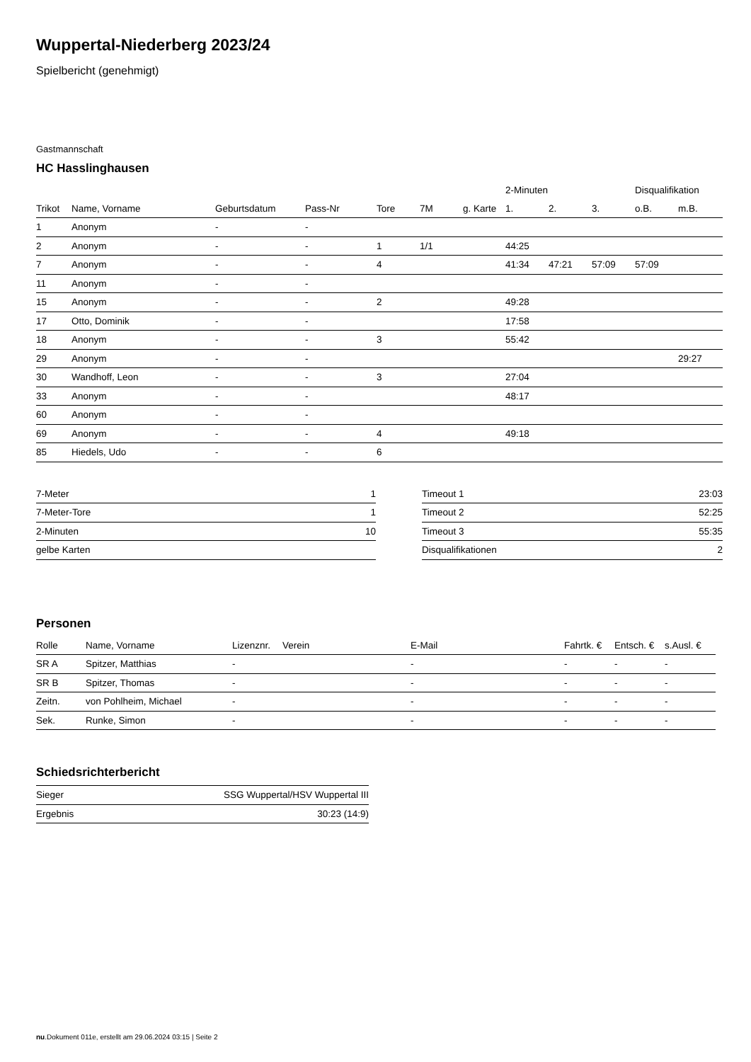Wuppertal-Niederberg 2023/24
Spielbericht (genehmigt)
Gastmannschaft
HC Hasslinghausen
| | | | | | | | 2-Minuten | | | Disqualifikation | |
| --- | --- | --- | --- | --- | --- | --- | --- | --- | --- | --- | --- |
| Trikot | Name, Vorname | Geburtsdatum | Pass-Nr | Tore | 7M | g. Karte | 1. | 2. | 3. | o.B. | m.B. |
| 1 | Anonym | - | - | | | | | | | | |
| 2 | Anonym | - | - | 1 | 1/1 | | 44:25 | | | | |
| 7 | Anonym | - | - | 4 | | | 41:34 | 47:21 | 57:09 | 57:09 | |
| 11 | Anonym | - | - | | | | | | | | |
| 15 | Anonym | - | - | 2 | | | 49:28 | | | | |
| 17 | Otto, Dominik | - | - | | | | 17:58 | | | | |
| 18 | Anonym | - | - | 3 | | | 55:42 | | | | |
| 29 | Anonym | - | - | | | | | | | | 29:27 |
| 30 | Wandhoff, Leon | - | - | 3 | | | 27:04 | | | | |
| 33 | Anonym | - | - | | | | 48:17 | | | | |
| 60 | Anonym | - | - | | | | | | | | |
| 69 | Anonym | - | - | 4 | | | 49:18 | | | | |
| 85 | Hiedels, Udo | - | - | 6 | | | | | | | |
| 7-Meter | 1 |
| 7-Meter-Tore | 1 |
| 2-Minuten | 10 |
| gelbe Karten | |
| Timeout 1 | 23:03 |
| Timeout 2 | 52:25 |
| Timeout 3 | 55:35 |
| Disqualifikationen | 2 |
Personen
| Rolle | Name, Vorname | Lizenznr. | Verein | E-Mail | Fahrtk. € | Entsch. € | s.Ausl. € |
| --- | --- | --- | --- | --- | --- | --- | --- |
| SR A | Spitzer, Matthias | - | | - | - | - | - |
| SR B | Spitzer, Thomas | - | | - | - | - | - |
| Zeitn. | von Pohlheim, Michael | - | | - | - | - | - |
| Sek. | Runke, Simon | - | | - | - | - | - |
Schiedsrichterbericht
| Sieger | SSG Wuppertal/HSV Wuppertal III |
| Ergebnis | 30:23 (14:9) |
nu.Dokument 011e, erstellt am 29.06.2024 03:15 | Seite 2